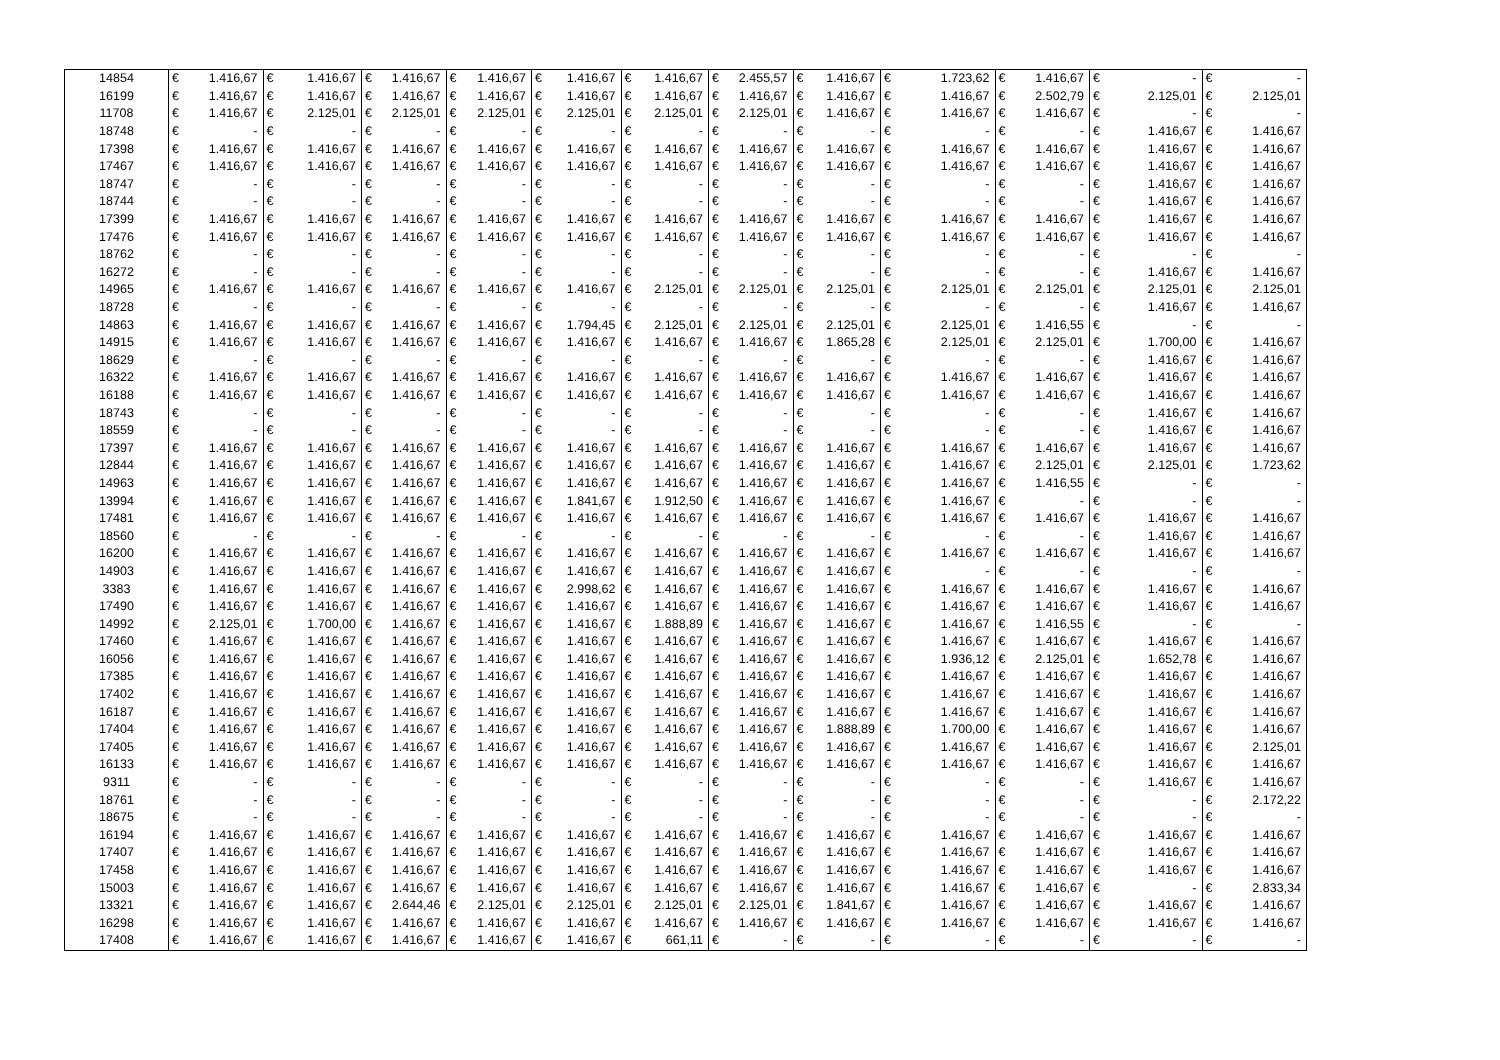| 14854 | € | 1.416,67 | € | 1.416,67 | € | 1.416,67 | € | 1.416,67 | € | 1.416,67 | € | 1.416,67 | € | 2.455,57 | € | 1.416,67 | € | 1.723,62 | € | 1.416,67 | € | - | € | - |
| 16199 | € | 1.416,67 | € | 1.416,67 | € | 1.416,67 | € | 1.416,67 | € | 1.416,67 | € | 1.416,67 | € | 1.416,67 | € | 1.416,67 | € | 1.416,67 | € | 2.502,79 | € | 2.125,01 | € | 2.125,01 |
| 11708 | € | 1.416,67 | € | 2.125,01 | € | 2.125,01 | € | 2.125,01 | € | 2.125,01 | € | 2.125,01 | € | 2.125,01 | € | 1.416,67 | € | 1.416,67 | € | 1.416,67 | € | - | € | - |
| 18748 | € | - | € | - | € | - | € | - | € | - | € | - | € | - | € | - | € | - | € | - | € | 1.416,67 | € | 1.416,67 |
| 17398 | € | 1.416,67 | € | 1.416,67 | € | 1.416,67 | € | 1.416,67 | € | 1.416,67 | € | 1.416,67 | € | 1.416,67 | € | 1.416,67 | € | 1.416,67 | € | 1.416,67 | € | 1.416,67 | € | 1.416,67 |
| 17467 | € | 1.416,67 | € | 1.416,67 | € | 1.416,67 | € | 1.416,67 | € | 1.416,67 | € | 1.416,67 | € | 1.416,67 | € | 1.416,67 | € | 1.416,67 | € | 1.416,67 | € | 1.416,67 | € | 1.416,67 |
| 18747 | € | - | € | - | € | - | € | - | € | - | € | - | € | - | € | - | € | - | € | - | € | 1.416,67 | € | 1.416,67 |
| 18744 | € | - | € | - | € | - | € | - | € | - | € | - | € | - | € | - | € | - | € | - | € | 1.416,67 | € | 1.416,67 |
| 17399 | € | 1.416,67 | € | 1.416,67 | € | 1.416,67 | € | 1.416,67 | € | 1.416,67 | € | 1.416,67 | € | 1.416,67 | € | 1.416,67 | € | 1.416,67 | € | 1.416,67 | € | 1.416,67 | € | 1.416,67 |
| 17476 | € | 1.416,67 | € | 1.416,67 | € | 1.416,67 | € | 1.416,67 | € | 1.416,67 | € | 1.416,67 | € | 1.416,67 | € | 1.416,67 | € | 1.416,67 | € | 1.416,67 | € | 1.416,67 | € | 1.416,67 |
| 18762 | € | - | € | - | € | - | € | - | € | - | € | - | € | - | € | - | € | - | € | - | € | - | € | - |
| 16272 | € | - | € | - | € | - | € | - | € | - | € | - | € | - | € | - | € | - | € | - | € | 1.416,67 | € | 1.416,67 |
| 14965 | € | 1.416,67 | € | 1.416,67 | € | 1.416,67 | € | 1.416,67 | € | 1.416,67 | € | 2.125,01 | € | 2.125,01 | € | 2.125,01 | € | 2.125,01 | € | 2.125,01 | € | 2.125,01 | € | 2.125,01 |
| 18728 | € | - | € | - | € | - | € | - | € | - | € | - | € | - | € | - | € | - | € | - | € | 1.416,67 | € | 1.416,67 |
| 14863 | € | 1.416,67 | € | 1.416,67 | € | 1.416,67 | € | 1.416,67 | € | 1.794,45 | € | 2.125,01 | € | 2.125,01 | € | 2.125,01 | € | 2.125,01 | € | 1.416,55 | € | - | € | - |
| 14915 | € | 1.416,67 | € | 1.416,67 | € | 1.416,67 | € | 1.416,67 | € | 1.416,67 | € | 1.416,67 | € | 1.416,67 | € | 1.865,28 | € | 2.125,01 | € | 2.125,01 | € | 1.700,00 | € | 1.416,67 |
| 18629 | € | - | € | - | € | - | € | - | € | - | € | - | € | - | € | - | € | - | € | - | € | 1.416,67 | € | 1.416,67 |
| 16322 | € | 1.416,67 | € | 1.416,67 | € | 1.416,67 | € | 1.416,67 | € | 1.416,67 | € | 1.416,67 | € | 1.416,67 | € | 1.416,67 | € | 1.416,67 | € | 1.416,67 | € | 1.416,67 | € | 1.416,67 |
| 16188 | € | 1.416,67 | € | 1.416,67 | € | 1.416,67 | € | 1.416,67 | € | 1.416,67 | € | 1.416,67 | € | 1.416,67 | € | 1.416,67 | € | 1.416,67 | € | 1.416,67 | € | 1.416,67 | € | 1.416,67 |
| 18743 | € | - | € | - | € | - | € | - | € | - | € | - | € | - | € | - | € | - | € | - | € | 1.416,67 | € | 1.416,67 |
| 18559 | € | - | € | - | € | - | € | - | € | - | € | - | € | - | € | - | € | - | € | - | € | 1.416,67 | € | 1.416,67 |
| 17397 | € | 1.416,67 | € | 1.416,67 | € | 1.416,67 | € | 1.416,67 | € | 1.416,67 | € | 1.416,67 | € | 1.416,67 | € | 1.416,67 | € | 1.416,67 | € | 1.416,67 | € | 1.416,67 | € | 1.416,67 |
| 12844 | € | 1.416,67 | € | 1.416,67 | € | 1.416,67 | € | 1.416,67 | € | 1.416,67 | € | 1.416,67 | € | 1.416,67 | € | 1.416,67 | € | 1.416,67 | € | 2.125,01 | € | 2.125,01 | € | 1.723,62 |
| 14963 | € | 1.416,67 | € | 1.416,67 | € | 1.416,67 | € | 1.416,67 | € | 1.416,67 | € | 1.416,67 | € | 1.416,67 | € | 1.416,67 | € | 1.416,67 | € | 1.416,55 | € | - | € | - |
| 13994 | € | 1.416,67 | € | 1.416,67 | € | 1.416,67 | € | 1.416,67 | € | 1.841,67 | € | 1.912,50 | € | 1.416,67 | € | 1.416,67 | € | 1.416,67 | € | - | € | - | € | - |
| 17481 | € | 1.416,67 | € | 1.416,67 | € | 1.416,67 | € | 1.416,67 | € | 1.416,67 | € | 1.416,67 | € | 1.416,67 | € | 1.416,67 | € | 1.416,67 | € | 1.416,67 | € | 1.416,67 | € | 1.416,67 |
| 18560 | € | - | € | - | € | - | € | - | € | - | € | - | € | - | € | - | € | - | € | - | € | 1.416,67 | € | 1.416,67 |
| 16200 | € | 1.416,67 | € | 1.416,67 | € | 1.416,67 | € | 1.416,67 | € | 1.416,67 | € | 1.416,67 | € | 1.416,67 | € | 1.416,67 | € | 1.416,67 | € | 1.416,67 | € | 1.416,67 | € | 1.416,67 |
| 14903 | € | 1.416,67 | € | 1.416,67 | € | 1.416,67 | € | 1.416,67 | € | 1.416,67 | € | 1.416,67 | € | 1.416,67 | € | 1.416,67 | € | - | € | - | € | - | € | - |
| 3383 | € | 1.416,67 | € | 1.416,67 | € | 1.416,67 | € | 1.416,67 | € | 2.998,62 | € | 1.416,67 | € | 1.416,67 | € | 1.416,67 | € | 1.416,67 | € | 1.416,67 | € | 1.416,67 | € | 1.416,67 |
| 17490 | € | 1.416,67 | € | 1.416,67 | € | 1.416,67 | € | 1.416,67 | € | 1.416,67 | € | 1.416,67 | € | 1.416,67 | € | 1.416,67 | € | 1.416,67 | € | 1.416,67 | € | 1.416,67 | € | 1.416,67 |
| 14992 | € | 2.125,01 | € | 1.700,00 | € | 1.416,67 | € | 1.416,67 | € | 1.416,67 | € | 1.888,89 | € | 1.416,67 | € | 1.416,67 | € | 1.416,67 | € | 1.416,55 | € | - | € | - |
| 17460 | € | 1.416,67 | € | 1.416,67 | € | 1.416,67 | € | 1.416,67 | € | 1.416,67 | € | 1.416,67 | € | 1.416,67 | € | 1.416,67 | € | 1.416,67 | € | 1.416,67 | € | 1.416,67 | € | 1.416,67 |
| 16056 | € | 1.416,67 | € | 1.416,67 | € | 1.416,67 | € | 1.416,67 | € | 1.416,67 | € | 1.416,67 | € | 1.416,67 | € | 1.416,67 | € | 1.936,12 | € | 2.125,01 | € | 1.652,78 | € | 1.416,67 |
| 17385 | € | 1.416,67 | € | 1.416,67 | € | 1.416,67 | € | 1.416,67 | € | 1.416,67 | € | 1.416,67 | € | 1.416,67 | € | 1.416,67 | € | 1.416,67 | € | 1.416,67 | € | 1.416,67 | € | 1.416,67 |
| 17402 | € | 1.416,67 | € | 1.416,67 | € | 1.416,67 | € | 1.416,67 | € | 1.416,67 | € | 1.416,67 | € | 1.416,67 | € | 1.416,67 | € | 1.416,67 | € | 1.416,67 | € | 1.416,67 | € | 1.416,67 |
| 16187 | € | 1.416,67 | € | 1.416,67 | € | 1.416,67 | € | 1.416,67 | € | 1.416,67 | € | 1.416,67 | € | 1.416,67 | € | 1.416,67 | € | 1.416,67 | € | 1.416,67 | € | 1.416,67 | € | 1.416,67 |
| 17404 | € | 1.416,67 | € | 1.416,67 | € | 1.416,67 | € | 1.416,67 | € | 1.416,67 | € | 1.416,67 | € | 1.416,67 | € | 1.888,89 | € | 1.700,00 | € | 1.416,67 | € | 1.416,67 | € | 1.416,67 |
| 17405 | € | 1.416,67 | € | 1.416,67 | € | 1.416,67 | € | 1.416,67 | € | 1.416,67 | € | 1.416,67 | € | 1.416,67 | € | 1.416,67 | € | 1.416,67 | € | 1.416,67 | € | 1.416,67 | € | 2.125,01 |
| 16133 | € | 1.416,67 | € | 1.416,67 | € | 1.416,67 | € | 1.416,67 | € | 1.416,67 | € | 1.416,67 | € | 1.416,67 | € | 1.416,67 | € | 1.416,67 | € | 1.416,67 | € | 1.416,67 | € | 1.416,67 |
| 9311 | € | - | € | - | € | - | € | - | € | - | € | - | € | - | € | - | € | - | € | - | € | 1.416,67 | € | 1.416,67 |
| 18761 | € | - | € | - | € | - | € | - | € | - | € | - | € | - | € | - | € | - | € | - | € | - | € | 2.172,22 |
| 18675 | € | - | € | - | € | - | € | - | € | - | € | - | € | - | € | - | € | - | € | - | € | - | € | - |
| 16194 | € | 1.416,67 | € | 1.416,67 | € | 1.416,67 | € | 1.416,67 | € | 1.416,67 | € | 1.416,67 | € | 1.416,67 | € | 1.416,67 | € | 1.416,67 | € | 1.416,67 | € | 1.416,67 | € | 1.416,67 |
| 17407 | € | 1.416,67 | € | 1.416,67 | € | 1.416,67 | € | 1.416,67 | € | 1.416,67 | € | 1.416,67 | € | 1.416,67 | € | 1.416,67 | € | 1.416,67 | € | 1.416,67 | € | 1.416,67 | € | 1.416,67 |
| 17458 | € | 1.416,67 | € | 1.416,67 | € | 1.416,67 | € | 1.416,67 | € | 1.416,67 | € | 1.416,67 | € | 1.416,67 | € | 1.416,67 | € | 1.416,67 | € | 1.416,67 | € | 1.416,67 | € | 1.416,67 |
| 15003 | € | 1.416,67 | € | 1.416,67 | € | 1.416,67 | € | 1.416,67 | € | 1.416,67 | € | 1.416,67 | € | 1.416,67 | € | 1.416,67 | € | 1.416,67 | € | 1.416,67 | € | - | € | 2.833,34 |
| 13321 | € | 1.416,67 | € | 1.416,67 | € | 2.644,46 | € | 2.125,01 | € | 2.125,01 | € | 2.125,01 | € | 2.125,01 | € | 1.841,67 | € | 1.416,67 | € | 1.416,67 | € | 1.416,67 | € | 1.416,67 |
| 16298 | € | 1.416,67 | € | 1.416,67 | € | 1.416,67 | € | 1.416,67 | € | 1.416,67 | € | 1.416,67 | € | 1.416,67 | € | 1.416,67 | € | 1.416,67 | € | 1.416,67 | € | 1.416,67 | € | 1.416,67 |
| 17408 | € | 1.416,67 | € | 1.416,67 | € | 1.416,67 | € | 1.416,67 | € | 1.416,67 | € | 661,11 | € | - | € | - | € | - | € | - | € | - | € | - |